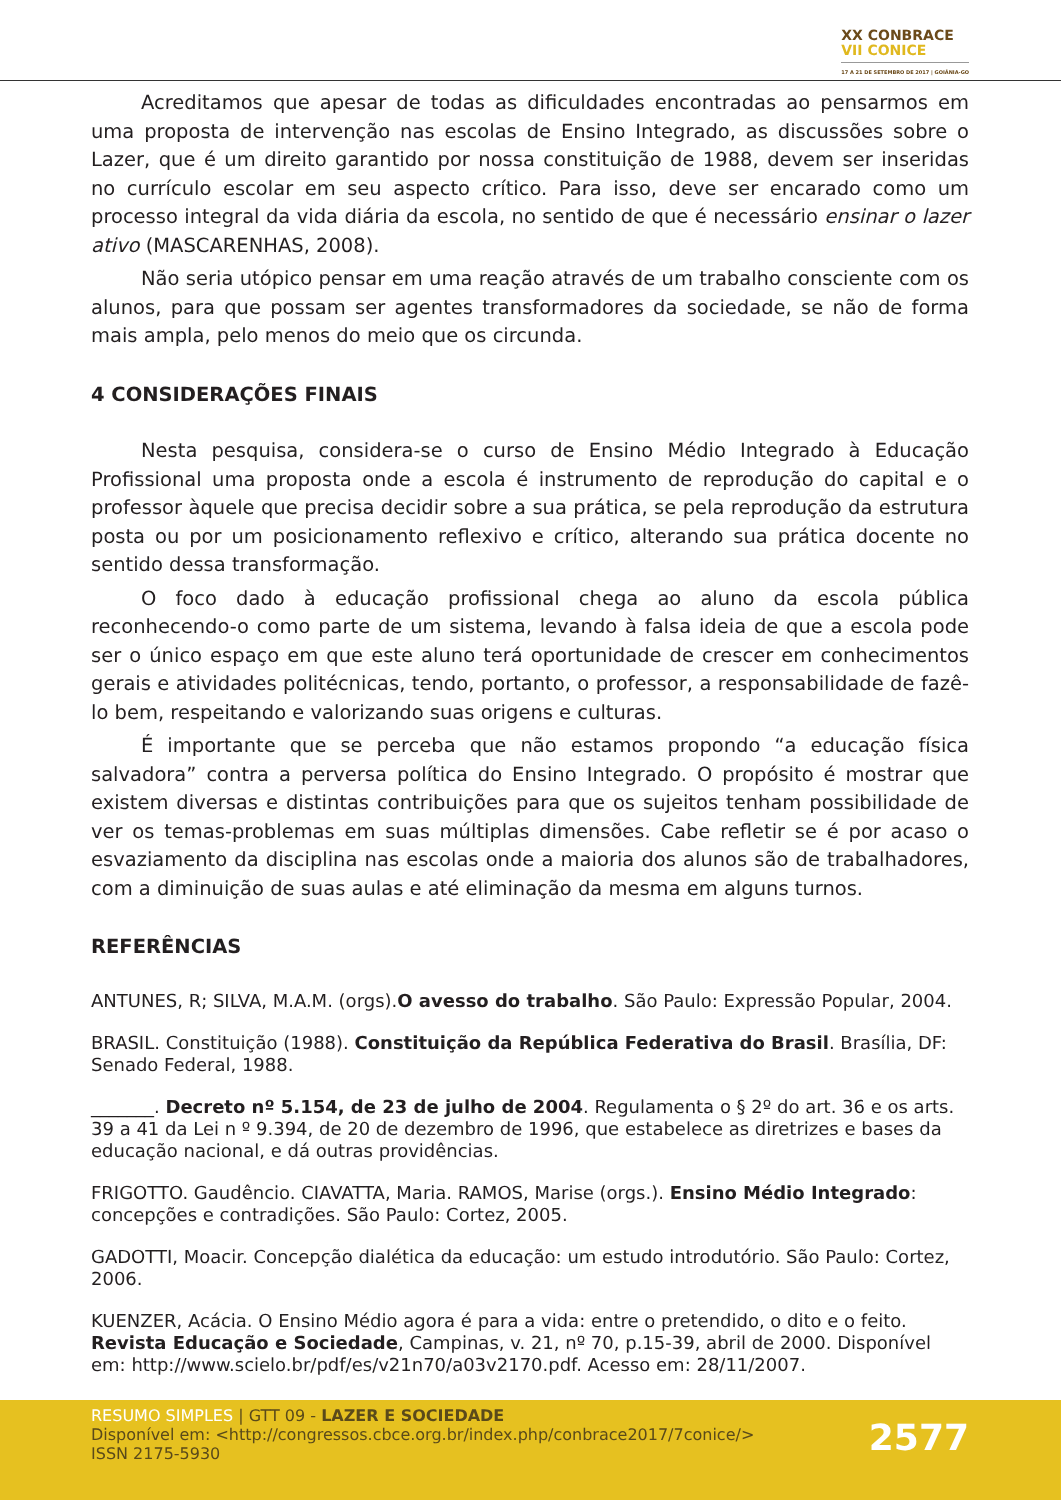XX CONBRACE
VII CONICE
17 A 21 DE SETEMBRO DE 2017 | GOIÂNIA-GO
Acreditamos que apesar de todas as dificuldades encontradas ao pensarmos em uma proposta de intervenção nas escolas de Ensino Integrado, as discussões sobre o Lazer, que é um direito garantido por nossa constituição de 1988, devem ser inseridas no currículo escolar em seu aspecto crítico. Para isso, deve ser encarado como um processo integral da vida diária da escola, no sentido de que é necessário ensinar o lazer ativo (MASCARENHAS, 2008).
Não seria utópico pensar em uma reação através de um trabalho consciente com os alunos, para que possam ser agentes transformadores da sociedade, se não de forma mais ampla, pelo menos do meio que os circunda.
4 CONSIDERAÇÕES FINAIS
Nesta pesquisa, considera-se o curso de Ensino Médio Integrado à Educação Profissional uma proposta onde a escola é instrumento de reprodução do capital e o professor àquele que precisa decidir sobre a sua prática, se pela reprodução da estrutura posta ou por um posicionamento reflexivo e crítico, alterando sua prática docente no sentido dessa transformação.
O foco dado à educação profissional chega ao aluno da escola pública reconhecendo-o como parte de um sistema, levando à falsa ideia de que a escola pode ser o único espaço em que este aluno terá oportunidade de crescer em conhecimentos gerais e atividades politécnicas, tendo, portanto, o professor, a responsabilidade de fazê-lo bem, respeitando e valorizando suas origens e culturas.
É importante que se perceba que não estamos propondo “a educação física salvadora” contra a perversa política do Ensino Integrado. O propósito é mostrar que existem diversas e distintas contribuições para que os sujeitos tenham possibilidade de ver os temas-problemas em suas múltiplas dimensões. Cabe refletir se é por acaso o esvaziamento da disciplina nas escolas onde a maioria dos alunos são de trabalhadores, com a diminuição de suas aulas e até eliminação da mesma em alguns turnos.
REFERÊNCIAS
ANTUNES, R; SILVA, M.A.M. (orgs).O avesso do trabalho. São Paulo: Expressão Popular, 2004.
BRASIL. Constituição (1988). Constituição da República Federativa do Brasil. Brasília, DF: Senado Federal, 1988.
_______. Decreto nº 5.154, de 23 de julho de 2004. Regulamenta o § 2º do art. 36 e os arts. 39 a 41 da Lei n º 9.394, de 20 de dezembro de 1996, que estabelece as diretrizes e bases da educação nacional, e dá outras providências.
FRIGOTTO. Gaudêncio. CIAVATTA, Maria. RAMOS, Marise (orgs.). Ensino Médio Integrado: concepções e contradições. São Paulo: Cortez, 2005.
GADOTTI, Moacir. Concepção dialética da educação: um estudo introdutório. São Paulo: Cortez, 2006.
KUENZER, Acácia. O Ensino Médio agora é para a vida: entre o pretendido, o dito e o feito. Revista Educação e Sociedade, Campinas, v. 21, nº 70, p.15-39, abril de 2000. Disponível em: http://www.scielo.br/pdf/es/v21n70/a03v2170.pdf. Acesso em: 28/11/2007.
RESUMO SIMPLES | GTT 09 - LAZER E SOCIEDADE
Disponível em: <http://congressos.cbce.org.br/index.php/conbrace2017/7conice/>
ISSN 2175-5930
2577